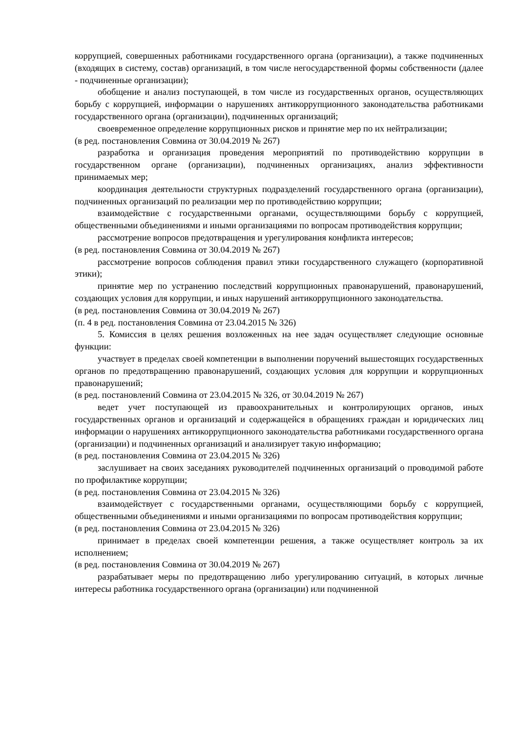коррупцией, совершенных работниками государственного органа (организации), а также подчиненных (входящих в систему, состав) организаций, в том числе негосударственной формы собственности (далее - подчиненные организации);
обобщение и анализ поступающей, в том числе из государственных органов, осуществляющих борьбу с коррупцией, информации о нарушениях антикоррупционного законодательства работниками государственного органа (организации), подчиненных организаций;
своевременное определение коррупционных рисков и принятие мер по их нейтрализации;
(в ред. постановления Совмина от 30.04.2019 № 267)
разработка и организация проведения мероприятий по противодействию коррупции в государственном органе (организации), подчиненных организациях, анализ эффективности принимаемых мер;
координация деятельности структурных подразделений государственного органа (организации), подчиненных организаций по реализации мер по противодействию коррупции;
взаимодействие с государственными органами, осуществляющими борьбу с коррупцией, общественными объединениями и иными организациями по вопросам противодействия коррупции;
рассмотрение вопросов предотвращения и урегулирования конфликта интересов;
(в ред. постановления Совмина от 30.04.2019 № 267)
рассмотрение вопросов соблюдения правил этики государственного служащего (корпоративной этики);
принятие мер по устранению последствий коррупционных правонарушений, правонарушений, создающих условия для коррупции, и иных нарушений антикоррупционного законодательства.
(в ред. постановления Совмина от 30.04.2019 № 267)
(п. 4 в ред. постановления Совмина от 23.04.2015 № 326)
5. Комиссия в целях решения возложенных на нее задач осуществляет следующие основные функции:
участвует в пределах своей компетенции в выполнении поручений вышестоящих государственных органов по предотвращению правонарушений, создающих условия для коррупции и коррупционных правонарушений;
(в ред. постановлений Совмина от 23.04.2015 № 326, от 30.04.2019 № 267)
ведет учет поступающей из правоохранительных и контролирующих органов, иных государственных органов и организаций и содержащейся в обращениях граждан и юридических лиц информации о нарушениях антикоррупционного законодательства работниками государственного органа (организации) и подчиненных организаций и анализирует такую информацию;
(в ред. постановления Совмина от 23.04.2015 № 326)
заслушивает на своих заседаниях руководителей подчиненных организаций о проводимой работе по профилактике коррупции;
(в ред. постановления Совмина от 23.04.2015 № 326)
взаимодействует с государственными органами, осуществляющими борьбу с коррупцией, общественными объединениями и иными организациями по вопросам противодействия коррупции;
(в ред. постановления Совмина от 23.04.2015 № 326)
принимает в пределах своей компетенции решения, а также осуществляет контроль за их исполнением;
(в ред. постановления Совмина от 30.04.2019 № 267)
разрабатывает меры по предотвращению либо урегулированию ситуаций, в которых личные интересы работника государственного органа (организации) или подчиненной